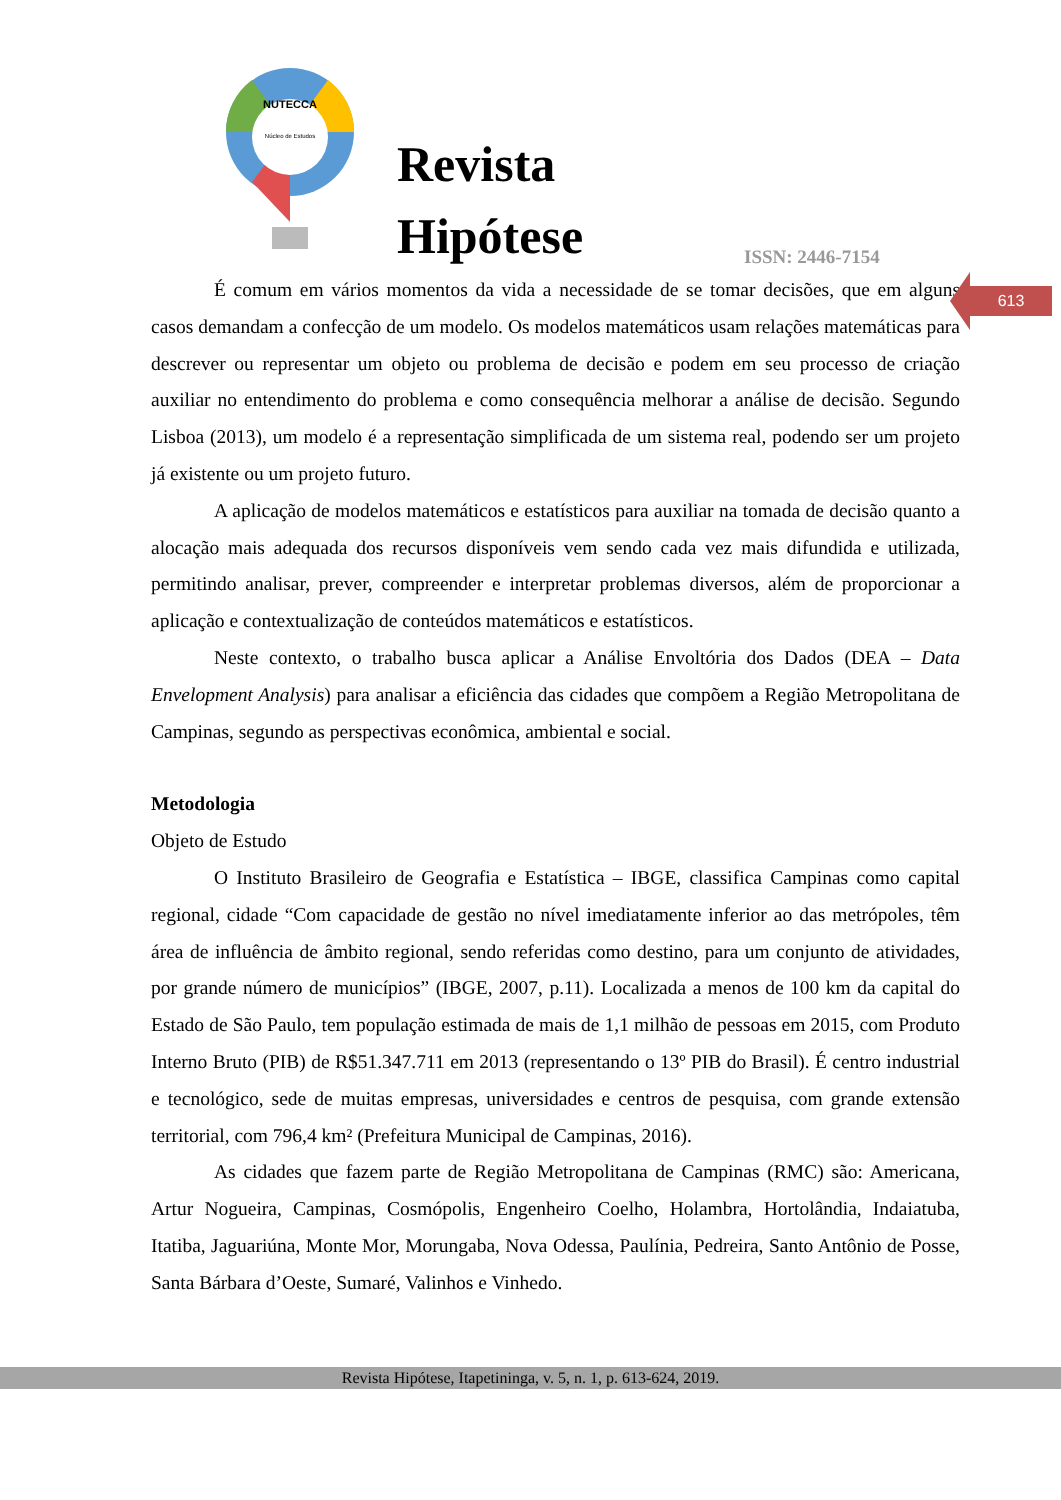Núcleo de Estudos
NUTECCA
Revista
Hipótese
ISSN: 2446-7154
613
É comum em vários momentos da vida a necessidade de se tomar decisões, que em alguns casos demandam a confecção de um modelo. Os modelos matemáticos usam relações matemáticas para descrever ou representar um objeto ou problema de decisão e podem em seu processo de criação auxiliar no entendimento do problema e como consequência melhorar a análise de decisão. Segundo Lisboa (2013), um modelo é a representação simplificada de um sistema real, podendo ser um projeto já existente ou um projeto futuro.
A aplicação de modelos matemáticos e estatísticos para auxiliar na tomada de decisão quanto a alocação mais adequada dos recursos disponíveis vem sendo cada vez mais difundida e utilizada, permitindo analisar, prever, compreender e interpretar problemas diversos, além de proporcionar a aplicação e contextualização de conteúdos matemáticos e estatísticos.
Neste contexto, o trabalho busca aplicar a Análise Envoltória dos Dados (DEA – Data Envelopment Analysis) para analisar a eficiência das cidades que compõem a Região Metropolitana de Campinas, segundo as perspectivas econômica, ambiental e social.
Metodologia
Objeto de Estudo
O Instituto Brasileiro de Geografia e Estatística – IBGE, classifica Campinas como capital regional, cidade “Com capacidade de gestão no nível imediatamente inferior ao das metrópoles, têm área de influência de âmbito regional, sendo referidas como destino, para um conjunto de atividades, por grande número de municípios” (IBGE, 2007, p.11). Localizada a menos de 100 km da capital do Estado de São Paulo, tem população estimada de mais de 1,1 milhão de pessoas em 2015, com Produto Interno Bruto (PIB) de R$51.347.711 em 2013 (representando o 13º PIB do Brasil). É centro industrial e tecnológico, sede de muitas empresas, universidades e centros de pesquisa, com grande extensão territorial, com 796,4 km² (Prefeitura Municipal de Campinas, 2016).
As cidades que fazem parte de Região Metropolitana de Campinas (RMC) são: Americana, Artur Nogueira, Campinas, Cosmópolis, Engenheiro Coelho, Holambra, Hortolândia, Indaiatuba, Itatiba, Jaguariúna, Monte Mor, Morungaba, Nova Odessa, Paulínia, Pedreira, Santo Antônio de Posse, Santa Bárbara d’Oeste, Sumaré, Valinhos e Vinhedo.
Revista Hipótese, Itapetininga, v. 5, n. 1, p. 613-624, 2019.